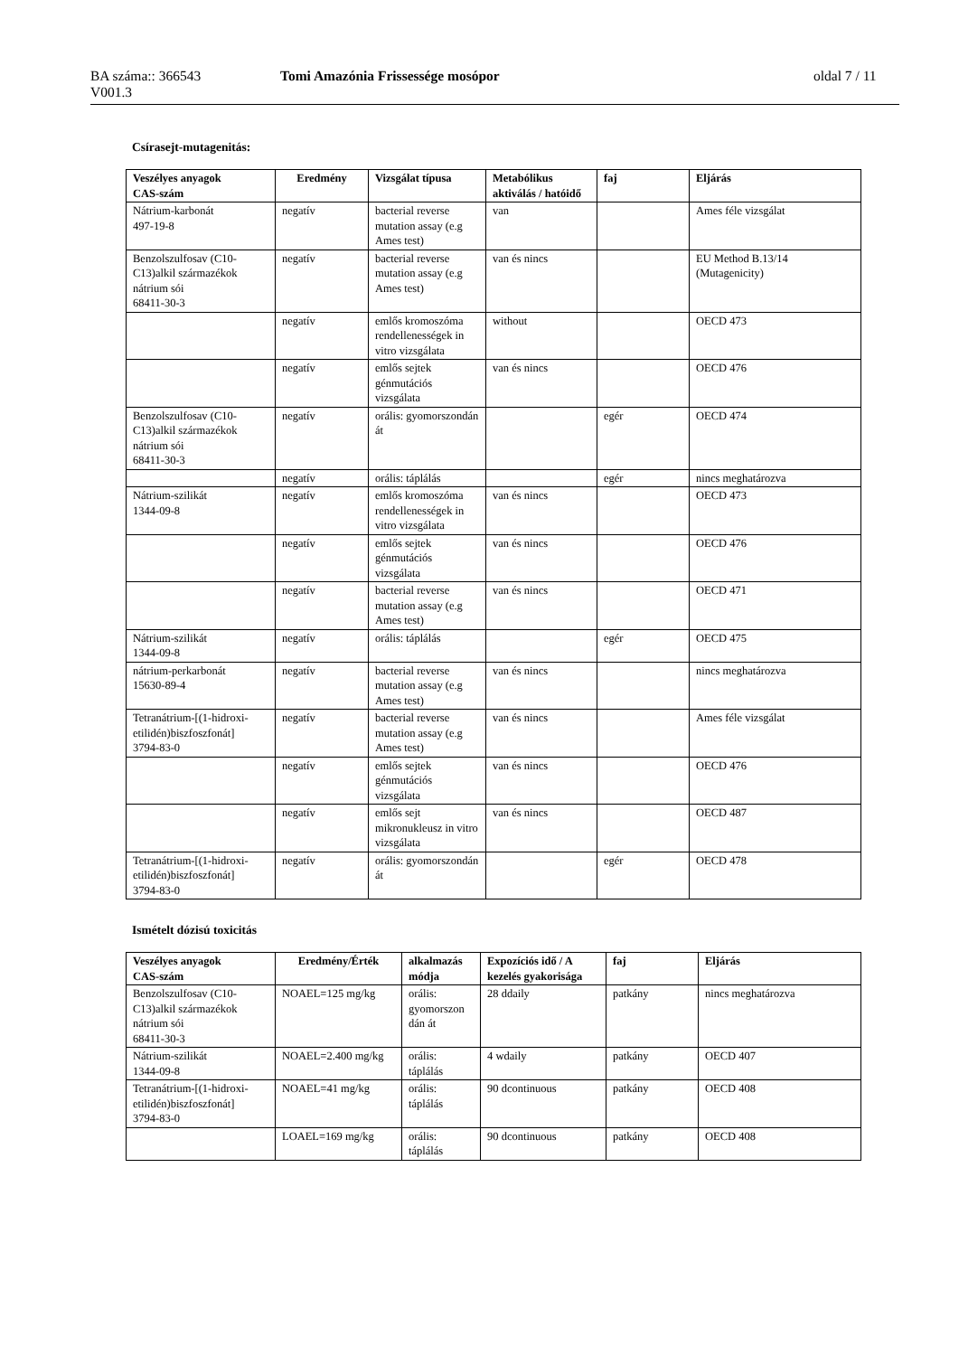BA száma:: 366543
V001.3
Tomi Amazónia Frissessége mosópor oldal 7 / 11
Csírasejt-mutagenitás:
| Veszélyes anyagok CAS-szám | Eredmény | Vizsgálat típusa | Metabólikus aktiválás / hatóidő | faj | Eljárás |
| --- | --- | --- | --- | --- | --- |
| Nátrium-karbonát 497-19-8 | negatív | bacterial reverse mutation assay (e.g Ames test) | van | | Ames féle vizsgálat |
| Benzolszulfosav (C10-C13)alkil származékok nátrium sói 68411-30-3 | negatív | bacterial reverse mutation assay (e.g Ames test) | van és nincs | | EU Method B.13/14 (Mutagenicity) |
| | negatív | emlős kromoszóma rendellenességek in vitro vizsgálata | without | | OECD 473 |
| | negatív | emlős sejtek génmutációs vizsgálata | van és nincs | | OECD 476 |
| Benzolszulfosav (C10-C13)alkil származékok nátrium sói 68411-30-3 | negatív | orális: gyomorszondán át | | egér | OECD 474 |
| | negatív | orális: táplálás | | egér | nincs meghatározva |
| Nátrium-szilikát 1344-09-8 | negatív | emlős kromoszóma rendellenességek in vitro vizsgálata | van és nincs | | OECD 473 |
| | negatív | emlős sejtek génmutációs vizsgálata | van és nincs | | OECD 476 |
| | negatív | bacterial reverse mutation assay (e.g Ames test) | van és nincs | | OECD 471 |
| Nátrium-szilikát 1344-09-8 | negatív | orális: táplálás | | egér | OECD 475 |
| nátrium-perkarbonát 15630-89-4 | negatív | bacterial reverse mutation assay (e.g Ames test) | van és nincs | | nincs meghatározva |
| Tetranátrium-[(1-hidroxi-etilidén)biszfoszfonát] 3794-83-0 | negatív | bacterial reverse mutation assay (e.g Ames test) | van és nincs | | Ames féle vizsgálat |
| | negatív | emlős sejtek génmutációs vizsgálata | van és nincs | | OECD 476 |
| | negatív | emlős sejt mikronukleusz in vitro vizsgálata | van és nincs | | OECD 487 |
| Tetranátrium-[(1-hidroxi-etilidén)biszfoszfonát] 3794-83-0 | negatív | orális: gyomorszondán át | | egér | OECD 478 |
Ismételt dózisú toxicitás
| Veszélyes anyagok CAS-szám | Eredmény/Érték | alkalmazás módja | Expozíciós idő / A kezelés gyakorisága | faj | Eljárás |
| --- | --- | --- | --- | --- | --- |
| Benzolszulfosav (C10-C13)alkil származékok nátrium sói 68411-30-3 | NOAEL=125 mg/kg | orális: gyomorszon dán át | 28 ddaily | patkány | nincs meghatározva |
| Nátrium-szilikát 1344-09-8 | NOAEL=2.400 mg/kg | orális: táplálás | 4 wdaily | patkány | OECD 407 |
| Tetranátrium-[(1-hidroxi-etilidén)biszfoszfonát] 3794-83-0 | NOAEL=41 mg/kg | orális: táplálás | 90 dcontinuous | patkány | OECD 408 |
| | LOAEL=169 mg/kg | orális: táplálás | 90 dcontinuous | patkány | OECD 408 |